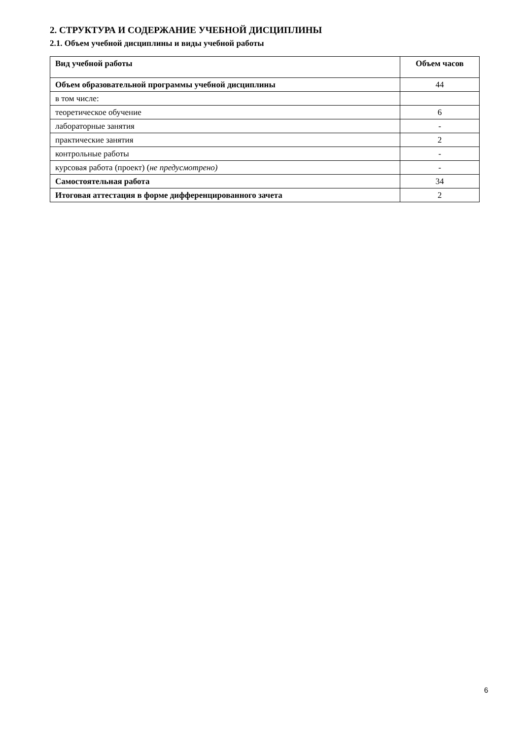2. СТРУКТУРА И СОДЕРЖАНИЕ УЧЕБНОЙ ДИСЦИПЛИНЫ
2.1. Объем учебной дисциплины и виды учебной работы
| Вид учебной работы | Объем часов |
| --- | --- |
| Объем образовательной программы учебной дисциплины | 44 |
| в том числе: | |
| теоретическое обучение | 6 |
| лабораторные занятия | - |
| практические занятия | 2 |
| контрольные работы | - |
| курсовая работа (проект) ( не предусмотрено) | - |
| Самостоятельная работа | 34 |
| Итоговая аттестация в форме дифференцированного зачета | 2 |
6